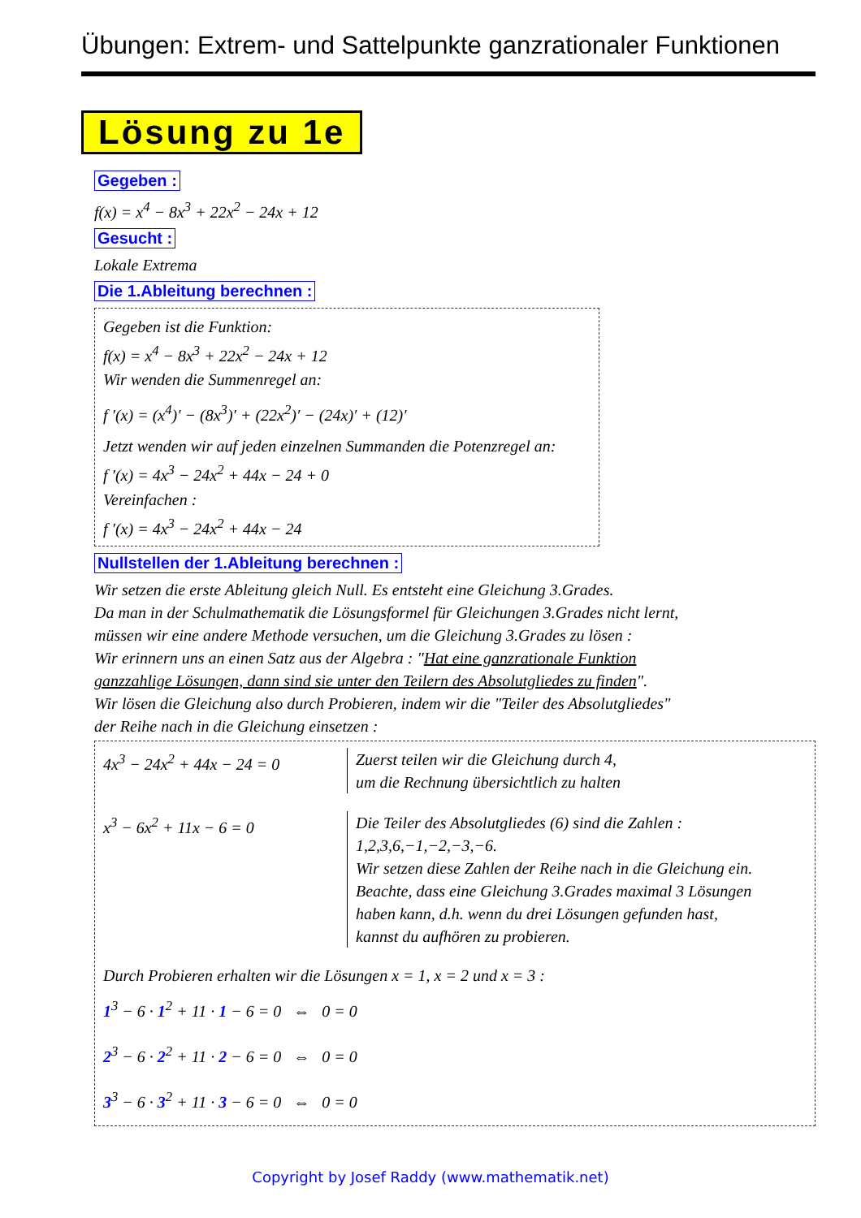Übungen: Extrem- und Sattelpunkte ganzrationaler Funktionen
Lösung zu 1e
Gegeben :
f(x) = x<sup>4</sup> − 8x<sup>3</sup> + 22x<sup>2</sup> − 24x + 12
Gesucht :
Lokale Extrema
Die 1.Ableitung berechnen :
Gegeben ist die Funktion:
f(x) = x<sup>4</sup> − 8x<sup>3</sup> + 22x<sup>2</sup> − 24x + 12
Wir wenden die Summenregel an:
f ′(x) = (x<sup>4</sup>)′ − (8x<sup>3</sup>)′ + (22x<sup>2</sup>)′ − (24x)′ + (12)′
Jetzt wenden wir auf jeden einzelnen Summanden die Potenzregel an:
f ′(x) = 4x<sup>3</sup> − 24x<sup>2</sup> + 44x − 24 + 0
Vereinfachen :
f ′(x) = 4x<sup>3</sup> − 24x<sup>2</sup> + 44x − 24
Nullstellen der 1.Ableitung berechnen :
Wir setzen die erste Ableitung gleich Null. Es entsteht eine Gleichung 3.Grades.
Da man in der Schulmathematik die Lösungsformel für Gleichungen 3.Grades nicht lernt,
müssen wir eine andere Methode versuchen, um die Gleichung 3.Grades zu lösen :
Wir erinnern uns an einen Satz aus der Algebra : "Hat eine ganzrationale Funktion
ganzzahlige Lösungen, dann sind sie unter den Teilern des Absolutgliedes zu finden".
Wir lösen die Gleichung also durch Probieren, indem wir die "Teiler des Absolutgliedes"
der Reihe nach in die Gleichung einsetzen :
4x<sup>3</sup> − 24x<sup>2</sup> + 44x − 24 = 0 Zuerst teilen wir die Gleichung durch 4,
um die Rechnung übersichtlich zu halten
x<sup>3</sup> − 6x<sup>2</sup> + 11x − 6 = 0 Die Teiler des Absolutgliedes (6) sind die Zahlen :
1,2,3,6,−1,−2,−3,−6.
Wir setzen diese Zahlen der Reihe nach in die Gleichung ein.
Beachte, dass eine Gleichung 3.Grades maximal 3 Lösungen
haben kann, d.h. wenn du drei Lösungen gefunden hast,
kannst du aufhören zu probieren.
Durch Probieren erhalten wir die Lösungen x = 1, x = 2 und x = 3 :
1<sup>3</sup> − 6 · 1<sup>2</sup> + 11 · 1 − 6 = 0 ⇔ 0 = 0
2<sup>3</sup> − 6 · 2<sup>2</sup> + 11 · 2 − 6 = 0 ⇔ 0 = 0
3<sup>3</sup> − 6 · 3<sup>2</sup> + 11 · 3 − 6 = 0 ⇔ 0 = 0
Copyright by Josef Raddy (www.mathematik.net)